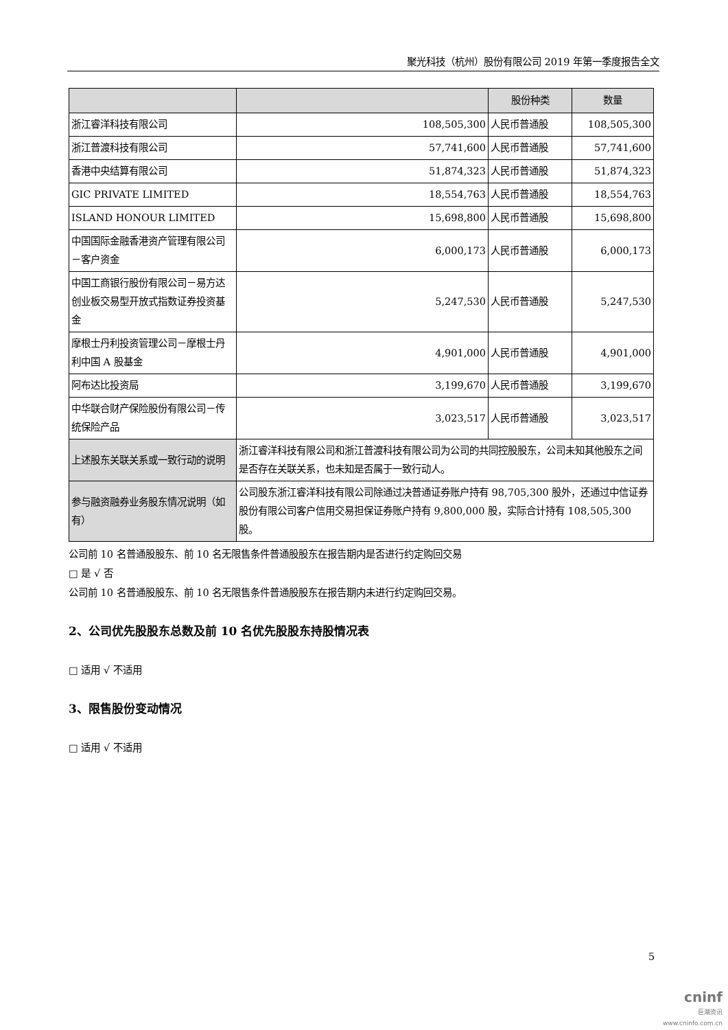聚光科技（杭州）股份有限公司 2019 年第一季度报告全文
| | | 股份种类 | 数量 |
| --- | --- | --- | --- |
| 浙江睿洋科技有限公司 | 108,505,300 | 人民币普通股 | 108,505,300 |
| 浙江普渡科技有限公司 | 57,741,600 | 人民币普通股 | 57,741,600 |
| 香港中央结算有限公司 | 51,874,323 | 人民币普通股 | 51,874,323 |
| GIC PRIVATE LIMITED | 18,554,763 | 人民币普通股 | 18,554,763 |
| ISLAND HONOUR LIMITED | 15,698,800 | 人民币普通股 | 15,698,800 |
| 中国国际金融香港资产管理有限公司－客户资金 | 6,000,173 | 人民币普通股 | 6,000,173 |
| 中国工商银行股份有限公司－易方达创业板交易型开放式指数证券投资基金 | 5,247,530 | 人民币普通股 | 5,247,530 |
| 摩根士丹利投资管理公司－摩根士丹利中国 A 股基金 | 4,901,000 | 人民币普通股 | 4,901,000 |
| 阿布达比投资局 | 3,199,670 | 人民币普通股 | 3,199,670 |
| 中华联合财产保险股份有限公司－传统保险产品 | 3,023,517 | 人民币普通股 | 3,023,517 |
| 上述股东关联关系或一致行动的说明 | 浙江睿洋科技有限公司和浙江普渡科技有限公司为公司的共同控股股东，公司未知其他股东之间是否存在关联关系，也未知是否属于一致行动人。 | | |
| 参与融资融券业务股东情况说明（如有） | 公司股东浙江睿洋科技有限公司除通过决普通证券账户持有 98,705,300 股外，还通过中信证券股份有限公司客户信用交易担保证券账户持有 9,800,000 股，实际合计持有 108,505,300 股。 | | |
公司前 10 名普通股股东、前 10 名无限售条件普通股股东在报告期内是否进行约定购回交易
□ 是 √ 否
公司前 10 名普通股股东、前 10 名无限售条件普通股股东在报告期内未进行约定购回交易。
2、公司优先股股东总数及前 10 名优先股股东持股情况表
□ 适用 √ 不适用
3、限售股份变动情况
□ 适用 √ 不适用
5
cninf
巨潮资讯
www.cninfo.com.cn